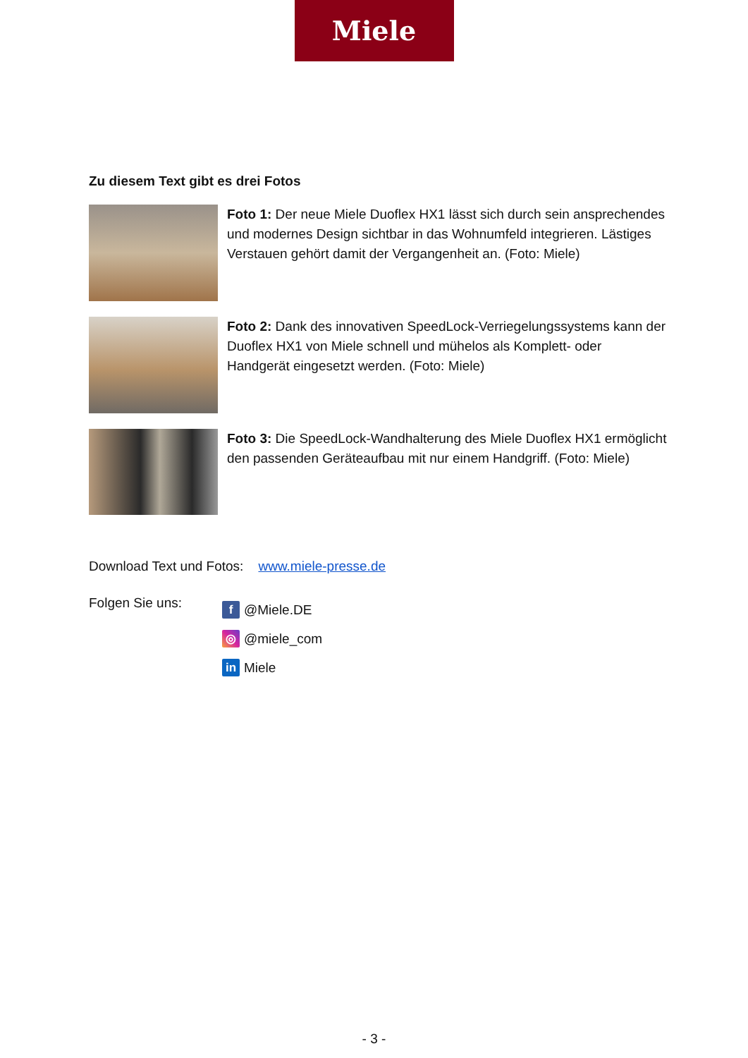Miele
Zu diesem Text gibt es drei Fotos
Foto 1: Der neue Miele Duoflex HX1 lässt sich durch sein ansprechendes und modernes Design sichtbar in das Wohnumfeld integrieren. Lästiges Verstauen gehört damit der Vergangenheit an. (Foto: Miele)
Foto 2: Dank des innovativen SpeedLock-Verriegelungssystems kann der Duoflex HX1 von Miele schnell und mühelos als Komplett- oder Handgerät eingesetzt werden. (Foto: Miele)
Foto 3: Die SpeedLock-Wandhalterung des Miele Duoflex HX1 ermöglicht den passenden Geräteaufbau mit nur einem Handgriff. (Foto: Miele)
Download Text und Fotos: www.miele-presse.de
Folgen Sie uns:
f @Miele.DE
◎ @miele_com
in Miele
- 3 -